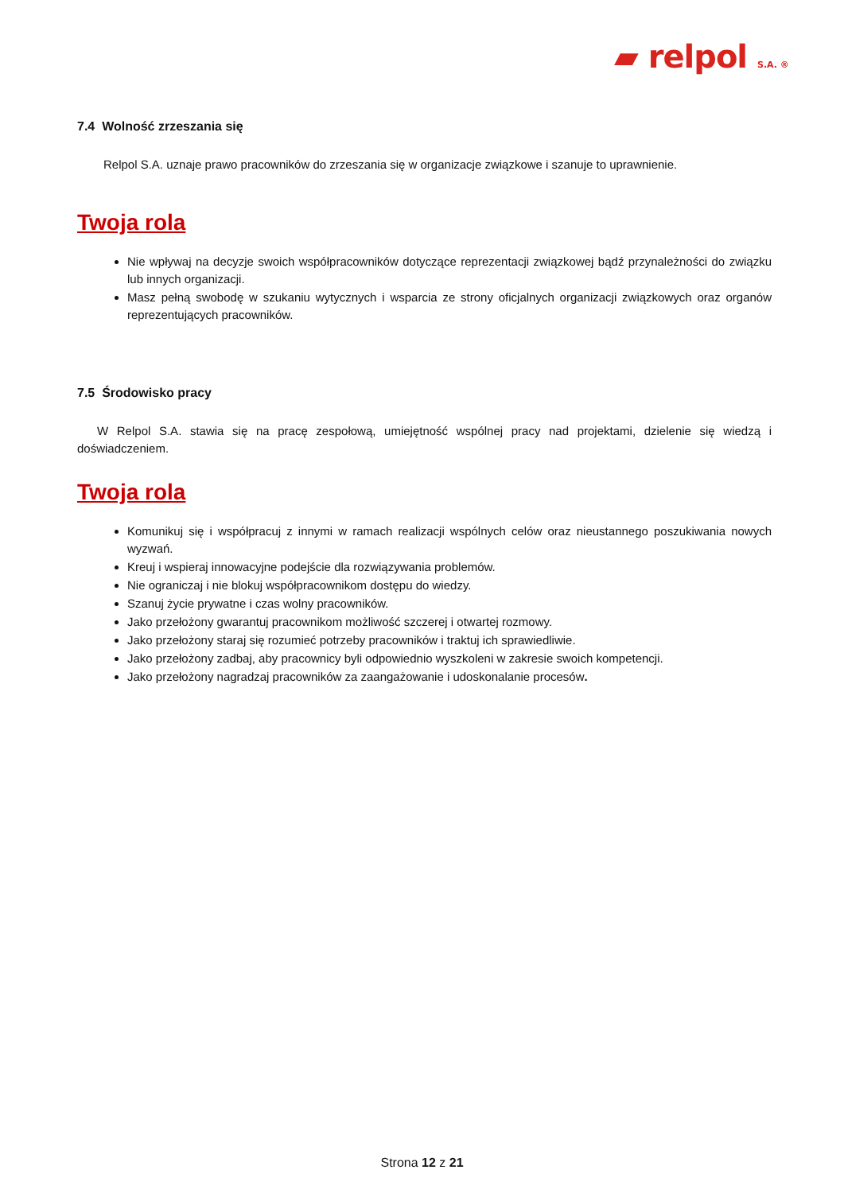▰ relpol S.A. ®
7.4 Wolność zrzeszania się
Relpol S.A. uznaje prawo pracowników do zrzeszania się w organizacje związkowe i szanuje to uprawnienie.
Twoja rola
Nie wpływaj na decyzje swoich współpracowników dotyczące reprezentacji związkowej bądź przynależności do związku lub innych organizacji.
Masz pełną swobodę w szukaniu wytycznych i wsparcia ze strony oficjalnych organizacji związkowych oraz organów reprezentujących pracowników.
7.5 Środowisko pracy
W Relpol S.A. stawia się na pracę zespołową, umiejętność wspólnej pracy nad projektami, dzielenie się wiedzą i doświadczeniem.
Twoja rola
Komunikuj się i współpracuj z innymi w ramach realizacji wspólnych celów oraz nieustannego poszukiwania nowych wyzwań.
Kreuj i wspieraj innowacyjne podejście dla rozwiązywania problemów.
Nie ograniczaj i nie blokuj współpracownikom dostępu do wiedzy.
Szanuj życie prywatne i czas wolny pracowników.
Jako przełożony gwarantuj pracownikom możliwość szczerej i otwartej rozmowy.
Jako przełożony staraj się rozumieć potrzeby pracowników i traktuj ich sprawiedliwie.
Jako przełożony zadbaj, aby pracownicy byli odpowiednio wyszkoleni w zakresie swoich kompetencji.
Jako przełożony nagradzaj pracowników za zaangażowanie i udoskonalanie procesów.
Strona 12 z 21